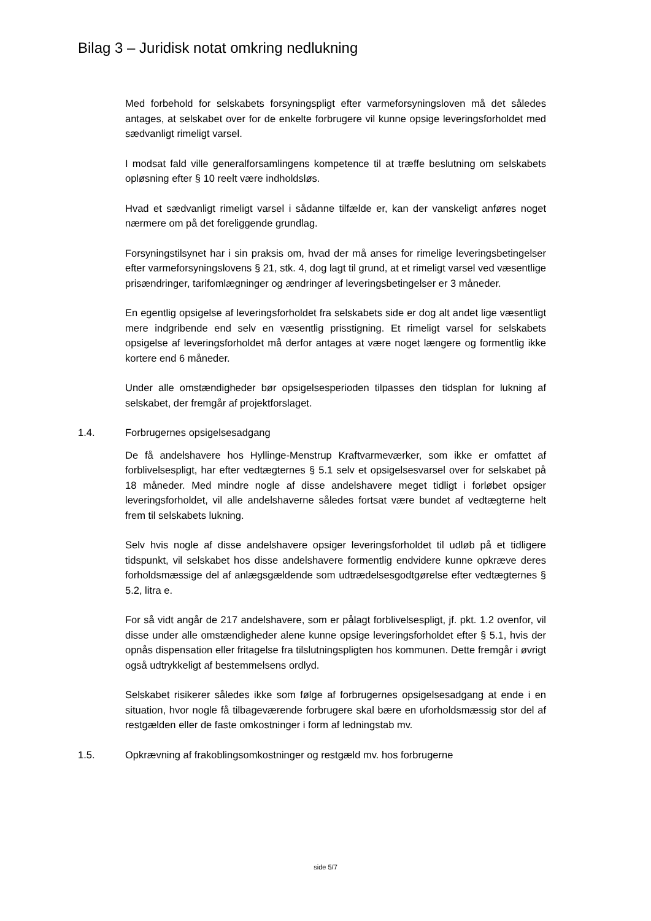Bilag 3 – Juridisk notat omkring nedlukning
Med forbehold for selskabets forsyningspligt efter varmeforsyningsloven må det således antages, at selskabet over for de enkelte forbrugere vil kunne opsige leveringsforholdet med sædvanligt rimeligt varsel.
I modsat fald ville generalforsamlingens kompetence til at træffe beslutning om selskabets opløsning efter § 10 reelt være indholdsløs.
Hvad et sædvanligt rimeligt varsel i sådanne tilfælde er, kan der vanskeligt anføres noget nærmere om på det foreliggende grundlag.
Forsyningstilsynet har i sin praksis om, hvad der må anses for rimelige leveringsbetingelser efter varmeforsyningslovens § 21, stk. 4, dog lagt til grund, at et rimeligt varsel ved væsentlige prisændringer, tarifomlægninger og ændringer af leveringsbetingelser er 3 måneder.
En egentlig opsigelse af leveringsforholdet fra selskabets side er dog alt andet lige væsentligt mere indgribende end selv en væsentlig prisstigning. Et rimeligt varsel for selskabets opsigelse af leveringsforholdet må derfor antages at være noget længere og formentlig ikke kortere end 6 måneder.
Under alle omstændigheder bør opsigelsesperioden tilpasses den tidsplan for lukning af selskabet, der fremgår af projektforslaget.
1.4. Forbrugernes opsigelsesadgang
De få andelshavere hos Hyllinge-Menstrup Kraftvarmeværker, som ikke er omfattet af forblivelsespligt, har efter vedtægternes § 5.1 selv et opsigelsesvarsel over for selskabet på 18 måneder. Med mindre nogle af disse andelshavere meget tidligt i forløbet opsiger leveringsforholdet, vil alle andelshaverne således fortsat være bundet af vedtægterne helt frem til selskabets lukning.
Selv hvis nogle af disse andelshavere opsiger leveringsforholdet til udløb på et tidligere tidspunkt, vil selskabet hos disse andelshavere formentlig endvidere kunne opkræve deres forholdsmæssige del af anlægsgældende som udtrædelsesgodtgørelse efter vedtægternes § 5.2, litra e.
For så vidt angår de 217 andelshavere, som er pålagt forblivelsespligt, jf. pkt. 1.2 ovenfor, vil disse under alle omstændigheder alene kunne opsige leveringsforholdet efter § 5.1, hvis der opnås dispensation eller fritagelse fra tilslutningspligten hos kommunen. Dette fremgår i øvrigt også udtrykkeligt af bestemmelsens ordlyd.
Selskabet risikerer således ikke som følge af forbrugernes opsigelsesadgang at ende i en situation, hvor nogle få tilbageværende forbrugere skal bære en uforholdsmæssig stor del af restgælden eller de faste omkostninger i form af ledningstab mv.
1.5. Opkrævning af frakoblingsomkostninger og restgæld mv. hos forbrugerne
side 5/7